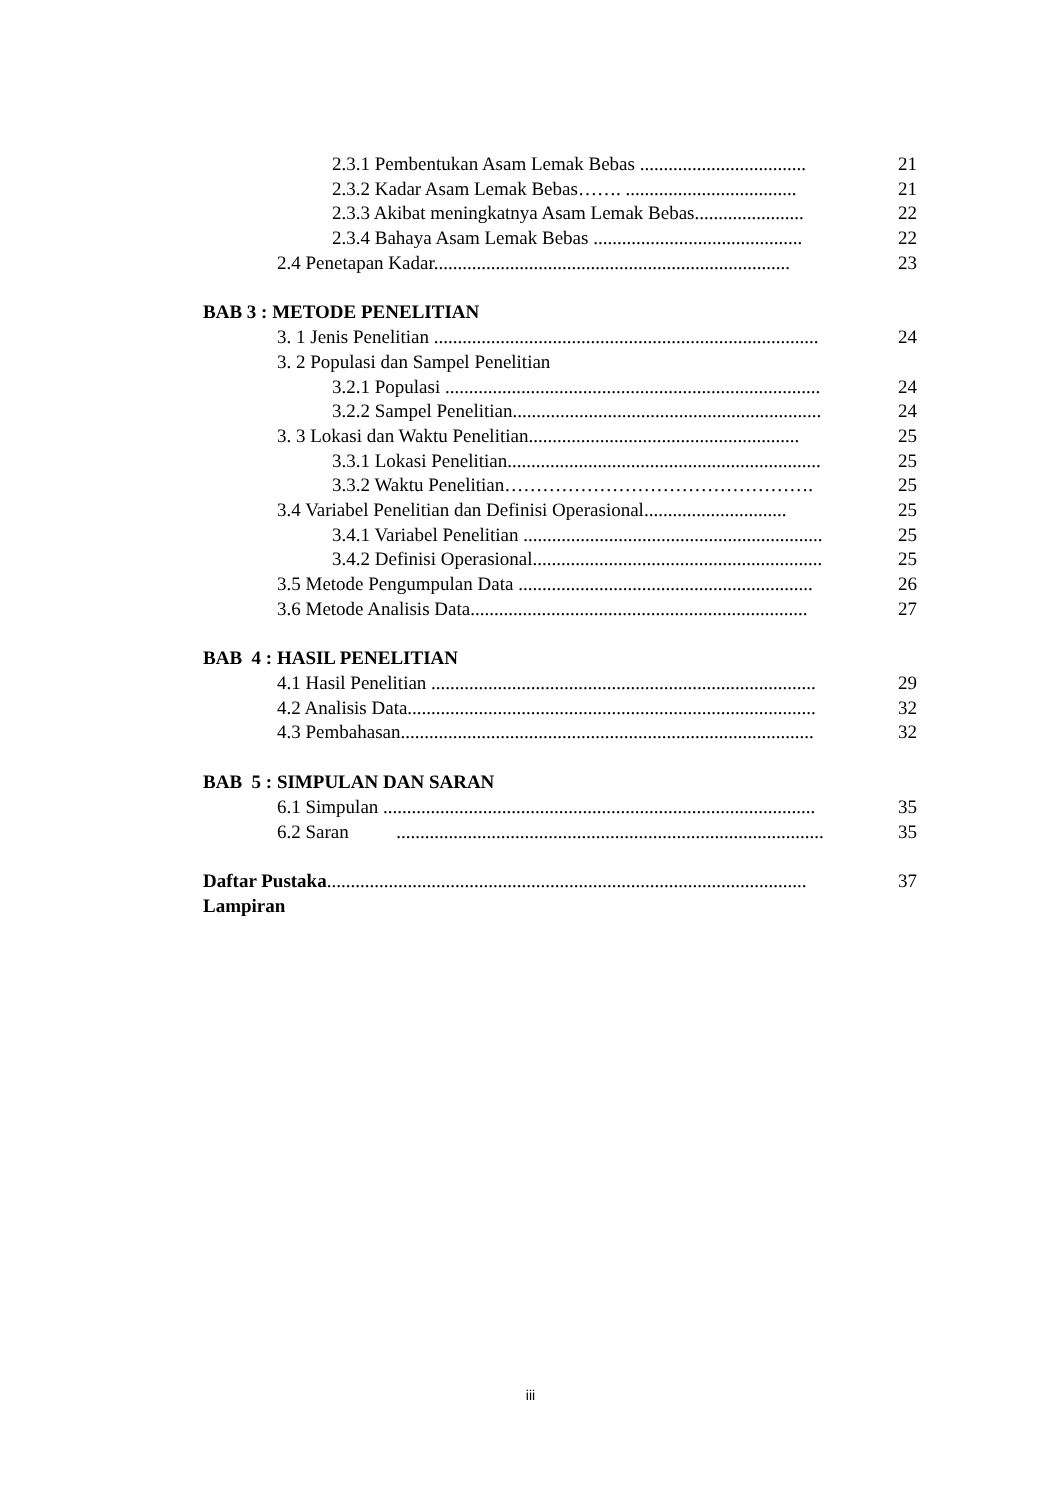2.3.1 Pembentukan Asam Lemak Bebas ................................... 21
2.3.2 Kadar Asam Lemak Bebas……. .................................... 21
2.3.3 Akibat meningkatnya Asam Lemak Bebas....................... 22
2.3.4 Bahaya Asam Lemak Bebas ............................................ 22
2.4 Penetapan Kadar........................................................................... 23
BAB 3 : METODE PENELITIAN
3. 1 Jenis Penelitian ................................................................................. 24
3. 2 Populasi dan Sampel Penelitian
3.2.1 Populasi ............................................................................... 24
3.2.2 Sampel Penelitian................................................................. 24
3. 3 Lokasi dan Waktu Penelitian......................................................... 25
3.3.1 Lokasi Penelitian.................................................................. 25
3.3.2 Waktu Penelitian…………………………………………. 25
3.4 Variabel Penelitian dan Definisi Operasional.............................. 25
3.4.1 Variabel Penelitian ............................................................... 25
3.4.2 Definisi Operasional............................................................. 25
3.5 Metode Pengumpulan Data .............................................................. 26
3.6 Metode Analisis Data....................................................................... 27
BAB 4 : HASIL PENELITIAN
4.1 Hasil Penelitian ................................................................................. 29
4.2 Analisis Data...................................................................................... 32
4.3 Pembahasan....................................................................................... 32
BAB 5 : SIMPULAN DAN SARAN
6.1 Simpulan ........................................................................................... 35
6.2 Saran .......................................................................................... 35
Daftar Pustaka..................................................................................................... 37
Lampiran
iii